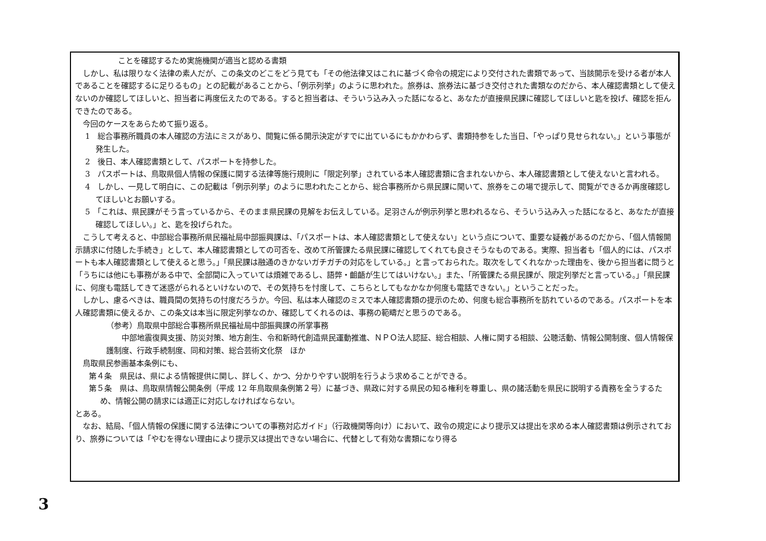ことを確認するため実施機関が適当と認める書類
しかし、私は限りなく法律の素人だが、この条文のどこをどう見ても「その他法律又はこれに基づく命令の規定により交付された書類であって、当該開示を受ける者が本人であることを確認するに足りるもの」との記載があることから、「例示列挙」のように思われた。旅券は、旅券法に基づき交付された書類なのだから、本人確認書類として使えないのか確認してほしいと、担当者に再度伝えたのである。すると担当者は、そういう込み入った話になると、あなたが直接県民課に確認してほしいと匙を投げ、確認を拒んできたのである。
今回のケースをあらためて振り返る。
1　総合事務所職員の本人確認の方法にミスがあり、閲覧に係る開示決定がすでに出ているにもかかわらず、書類持参をした当日、「やっぱり見せられない。」という事態が発生した。
2　後日、本人確認書類として、パスポートを持参した。
3　パスポートは、鳥取県個人情報の保護に関する法律等施行規則に「限定列挙」されている本人確認書類に含まれないから、本人確認書類として使えないと言われる。
4　しかし、一見して明白に、この記載は「例示列挙」のように思われたことから、総合事務所から県民課に聞いて、旅券をこの場で提示して、閲覧ができるか再度確認してほしいとお願いする。
5　「これは、県民課がそう言っているから、そのまま県民課の見解をお伝えしている。足羽さんが例示列挙と思われるなら、そういう込み入った話になると、あなたが直接確認してほしい。」と、匙を投げられた。
こうして考えると、中部総合事務所県民福祉局中部振興課は、「パスポートは、本人確認書類として使えない」という点について、重要な疑義があるのだから、「個人情報開示請求に付随した手続き」として、本人確認書類としての可否を、改めて所管課たる県民課に確認してくれても良さそうなものである。実際、担当者も「個人的には、パスポートも本人確認書類として使えると思う。」「県民課は融通のきかないガチガチの対応をしている。」と言っておられた。取次をしてくれなかった理由を、後から担当者に問うと「うちには他にも事務がある中で、全部間に入っていては煩雑であるし、語弊・齟齬が生じてはいけない。」また、「所管課たる県民課が、限定列挙だと言っている。」「県民課に、何度も電話してきて迷惑がられるといけないので、その気持ちを忖度して、こちらとしてもなかなか何度も電話できない。」ということだった。
しかし、慮るべきは、職員間の気持ちの忖度だろうか。今回、私は本人確認のミスで本人確認書類の提示のため、何度も総合事務所を訪れているのである。パスポートを本人確認書類に使えるか、この条文は本当に限定列挙なのか、確認してくれるのは、事務の範疇だと思うのである。
（参考）鳥取県中部総合事務所県民福祉局中部振興課の所掌事務
中部地震復興支援、防災対策、地方創生、令和新時代創造県民運動推進、ＮＰＯ法人認証、総合相談、人権に関する相談、公聴活動、情報公開制度、個人情報保護制度、行政手続制度、同和対策、総合芸術文化祭　ほか
鳥取県民参画基本条例にも、
第４条　県民は、県による情報提供に関し、詳しく、かつ、分かりやすい説明を行うよう求めることができる。
第５条　県は、鳥取県情報公開条例（平成 12 年鳥取県条例第２号）に基づき、県政に対する県民の知る権利を尊重し、県の諸活動を県民に説明する責務を全うするため、情報公開の請求には適正に対応しなければならない。
とある。
なお、結局、「個人情報の保護に関する法律についての事務対応ガイド」（行政機関等向け）において、政令の規定により提示又は提出を求める本人確認書類は例示されており、旅券については「やむを得ない理由により提示又は提出できない場合に、代替として有効な書類になり得る
3